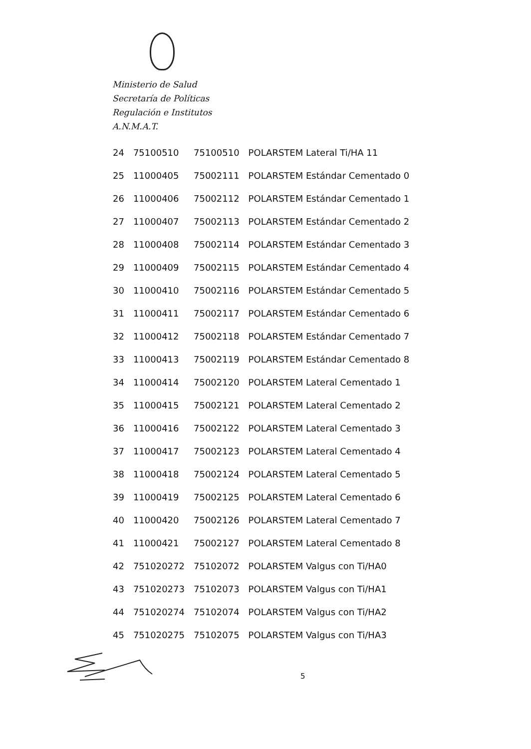Ministerio de Salud
Secretaría de Políticas
Regulación e Institutos
A.N.M.A.T.
| 24 | 75100510 | 75100510 | POLARSTEM Lateral Ti/HA 11 |
| 25 | 11000405 | 75002111 | POLARSTEM Estándar Cementado 0 |
| 26 | 11000406 | 75002112 | POLARSTEM Estándar Cementado 1 |
| 27 | 11000407 | 75002113 | POLARSTEM Estándar Cementado 2 |
| 28 | 11000408 | 75002114 | POLARSTEM Estándar Cementado 3 |
| 29 | 11000409 | 75002115 | POLARSTEM Estándar Cementado 4 |
| 30 | 11000410 | 75002116 | POLARSTEM Estándar Cementado 5 |
| 31 | 11000411 | 75002117 | POLARSTEM Estándar Cementado 6 |
| 32 | 11000412 | 75002118 | POLARSTEM Estándar Cementado 7 |
| 33 | 11000413 | 75002119 | POLARSTEM Estándar Cementado 8 |
| 34 | 11000414 | 75002120 | POLARSTEM Lateral Cementado 1 |
| 35 | 11000415 | 75002121 | POLARSTEM Lateral Cementado 2 |
| 36 | 11000416 | 75002122 | POLARSTEM Lateral Cementado 3 |
| 37 | 11000417 | 75002123 | POLARSTEM Lateral Cementado 4 |
| 38 | 11000418 | 75002124 | POLARSTEM Lateral Cementado 5 |
| 39 | 11000419 | 75002125 | POLARSTEM Lateral Cementado 6 |
| 40 | 11000420 | 75002126 | POLARSTEM Lateral Cementado 7 |
| 41 | 11000421 | 75002127 | POLARSTEM Lateral Cementado 8 |
| 42 | 751020272 | 75102072 | POLARSTEM Valgus con Ti/HA0 |
| 43 | 751020273 | 75102073 | POLARSTEM Valgus con Ti/HA1 |
| 44 | 751020274 | 75102074 | POLARSTEM Valgus con Ti/HA2 |
| 45 | 751020275 | 75102075 | POLARSTEM Valgus con Ti/HA3 |
5